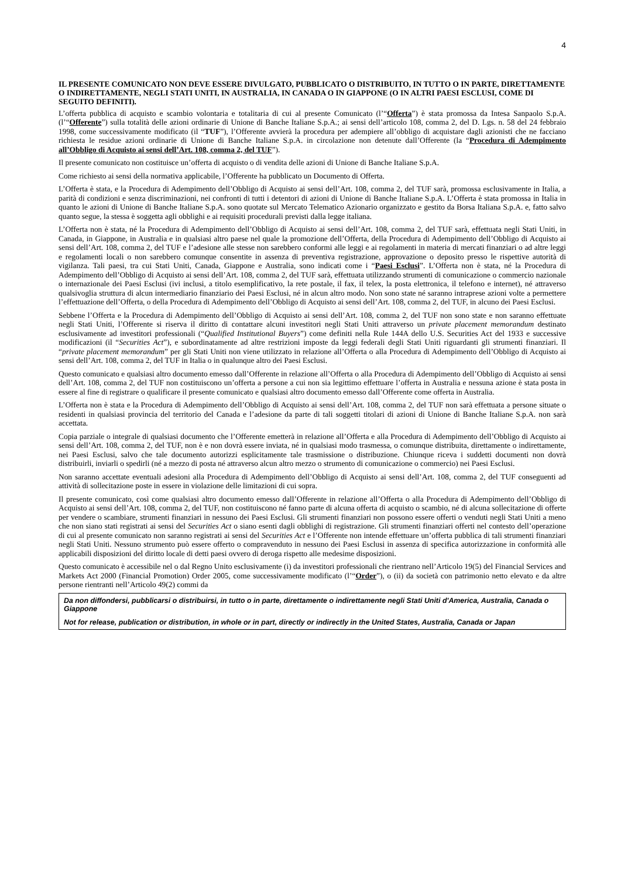4
IL PRESENTE COMUNICATO NON DEVE ESSERE DIVULGATO, PUBBLICATO O DISTRIBUITO, IN TUTTO O IN PARTE, DIRETTAMENTE O INDIRETTAMENTE, NEGLI STATI UNITI, IN AUSTRALIA, IN CANADA O IN GIAPPONE (O IN ALTRI PAESI ESCLUSI, COME DI SEGUITO DEFINITI).
L’offerta pubblica di acquisto e scambio volontaria e totalitaria di cui al presente Comunicato (l’“Offerta”) è stata promossa da Intesa Sanpaolo S.p.A. (l’“Offerente”) sulla totalità delle azioni ordinarie di Unione di Banche Italiane S.p.A.; ai sensi dell’articolo 108, comma 2, del D. Lgs. n. 58 del 24 febbraio 1998, come successivamente modificato (il “TUF”), l’Offerente avvierà la procedura per adempiere all’obbligo di acquistare dagli azionisti che ne facciano richiesta le residue azioni ordinarie di Unione di Banche Italiane S.p.A. in circolazione non detenute dall’Offerente (la “Procedura di Adempimento all’Obbligo di Acquisto ai sensi dell’Art. 108, comma 2, del TUF”).
Il presente comunicato non costituisce un’offerta di acquisto o di vendita delle azioni di Unione di Banche Italiane S.p.A.
Come richiesto ai sensi della normativa applicabile, l’Offerente ha pubblicato un Documento di Offerta.
L’Offerta è stata, e la Procedura di Adempimento dell’Obbligo di Acquisto ai sensi dell’Art. 108, comma 2, del TUF sarà, promossa esclusivamente in Italia, a parità di condizioni e senza discriminazioni, nei confronti di tutti i detentori di azioni di Unione di Banche Italiane S.p.A. L’Offerta è stata promossa in Italia in quanto le azioni di Unione di Banche Italiane S.p.A. sono quotate sul Mercato Telematico Azionario organizzato e gestito da Borsa Italiana S.p.A. e, fatto salvo quanto segue, la stessa è soggetta agli obblighi e ai requisiti procedurali previsti dalla legge italiana.
L’Offerta non è stata, né la Procedura di Adempimento dell’Obbligo di Acquisto ai sensi dell’Art. 108, comma 2, del TUF sarà, effettuata negli Stati Uniti, in Canada, in Giappone, in Australia e in qualsiasi altro paese nel quale la promozione dell’Offerta, della Procedura di Adempimento dell’Obbligo di Acquisto ai sensi dell’Art. 108, comma 2, del TUF e l’adesione alle stesse non sarebbero conformi alle leggi e ai regolamenti in materia di mercati finanziari o ad altre leggi e regolamenti locali o non sarebbero comunque consentite in assenza di preventiva registrazione, approvazione o deposito presso le rispettive autorità di vigilanza. Tali paesi, tra cui Stati Uniti, Canada, Giappone e Australia, sono indicati come i “Paesi Esclusi”. L’Offerta non è stata, né la Procedura di Adempimento dell’Obbligo di Acquisto ai sensi dell’Art. 108, comma 2, del TUF sarà, effettuata utilizzando strumenti di comunicazione o commercio nazionale o internazionale dei Paesi Esclusi (ivi inclusi, a titolo esemplificativo, la rete postale, il fax, il telex, la posta elettronica, il telefono e internet), né attraverso qualsivoglia struttura di alcun intermediario finanziario dei Paesi Esclusi, né in alcun altro modo. Non sono state né saranno intraprese azioni volte a permettere l’effettuazione dell’Offerta, o della Procedura di Adempimento dell’Obbligo di Acquisto ai sensi dell’Art. 108, comma 2, del TUF, in alcuno dei Paesi Esclusi.
Sebbene l’Offerta e la Procedura di Adempimento dell’Obbligo di Acquisto ai sensi dell’Art. 108, comma 2, del TUF non sono state e non saranno effettuate negli Stati Uniti, l’Offerente si riserva il diritto di contattare alcuni investitori negli Stati Uniti attraverso un private placement memorandum destinato esclusivamente ad investitori professionali (“Qualified Institutional Buyers”) come definiti nella Rule 144A dello U.S. Securities Act del 1933 e successive modificazioni (il “Securities Act”), e subordinatamente ad altre restrizioni imposte da leggi federali degli Stati Uniti riguardanti gli strumenti finanziari. Il “private placement memorandum” per gli Stati Uniti non viene utilizzato in relazione all’Offerta o alla Procedura di Adempimento dell’Obbligo di Acquisto ai sensi dell’Art. 108, comma 2, del TUF in Italia o in qualunque altro dei Paesi Esclusi.
Questo comunicato e qualsiasi altro documento emesso dall’Offerente in relazione all’Offerta o alla Procedura di Adempimento dell’Obbligo di Acquisto ai sensi dell’Art. 108, comma 2, del TUF non costituiscono un’offerta a persone a cui non sia legittimo effettuare l’offerta in Australia e nessuna azione è stata posta in essere al fine di registrare o qualificare il presente comunicato e qualsiasi altro documento emesso dall’Offerente come offerta in Australia.
L’Offerta non è stata e la Procedura di Adempimento dell’Obbligo di Acquisto ai sensi dell’Art. 108, comma 2, del TUF non sarà effettuata a persone situate o residenti in qualsiasi provincia del territorio del Canada e l’adesione da parte di tali soggetti titolari di azioni di Unione di Banche Italiane S.p.A. non sarà accettata.
Copia parziale o integrale di qualsiasi documento che l’Offerente emetterà in relazione all’Offerta e alla Procedura di Adempimento dell’Obbligo di Acquisto ai sensi dell’Art. 108, comma 2, del TUF, non è e non dovrà essere inviata, né in qualsiasi modo trasmessa, o comunque distribuita, direttamente o indirettamente, nei Paesi Esclusi, salvo che tale documento autorizzi esplicitamente tale trasmissione o distribuzione. Chiunque riceva i suddetti documenti non dovrà distribuirli, inviarli o spedirli (né a mezzo di posta né attraverso alcun altro mezzo o strumento di comunicazione o commercio) nei Paesi Esclusi.
Non saranno accettate eventuali adesioni alla Procedura di Adempimento dell’Obbligo di Acquisto ai sensi dell’Art. 108, comma 2, del TUF conseguenti ad attività di sollecitazione poste in essere in violazione delle limitazioni di cui sopra.
Il presente comunicato, così come qualsiasi altro documento emesso dall’Offerente in relazione all’Offerta o alla Procedura di Adempimento dell’Obbligo di Acquisto ai sensi dell’Art. 108, comma 2, del TUF, non costituiscono né fanno parte di alcuna offerta di acquisto o scambio, né di alcuna sollecitazione di offerte per vendere o scambiare, strumenti finanziari in nessuno dei Paesi Esclusi. Gli strumenti finanziari non possono essere offerti o venduti negli Stati Uniti a meno che non siano stati registrati ai sensi del Securities Act o siano esenti dagli obblighi di registrazione. Gli strumenti finanziari offerti nel contesto dell’operazione di cui al presente comunicato non saranno registrati ai sensi del Securities Act e l’Offerente non intende effettuare un’offerta pubblica di tali strumenti finanziari negli Stati Uniti. Nessuno strumento può essere offerto o compravenduto in nessuno dei Paesi Esclusi in assenza di specifica autorizzazione in conformità alle applicabili disposizioni del diritto locale di detti paesi ovvero di deroga rispetto alle medesime disposizioni.
Questo comunicato è accessibile nel o dal Regno Unito esclusivamente (i) da investitori professionali che rientrano nell’Articolo 19(5) del Financial Services and Markets Act 2000 (Financial Promotion) Order 2005, come successivamente modificato (l’“Order”), o (ii) da società con patrimonio netto elevato e da altre persone rientranti nell’Articolo 49(2) commi da
Da non diffondersi, pubblicarsi o distribuirsi, in tutto o in parte, direttamente o indirettamente negli Stati Uniti d'America, Australia, Canada o Giappone
Not for release, publication or distribution, in whole or in part, directly or indirectly in the United States, Australia, Canada or Japan